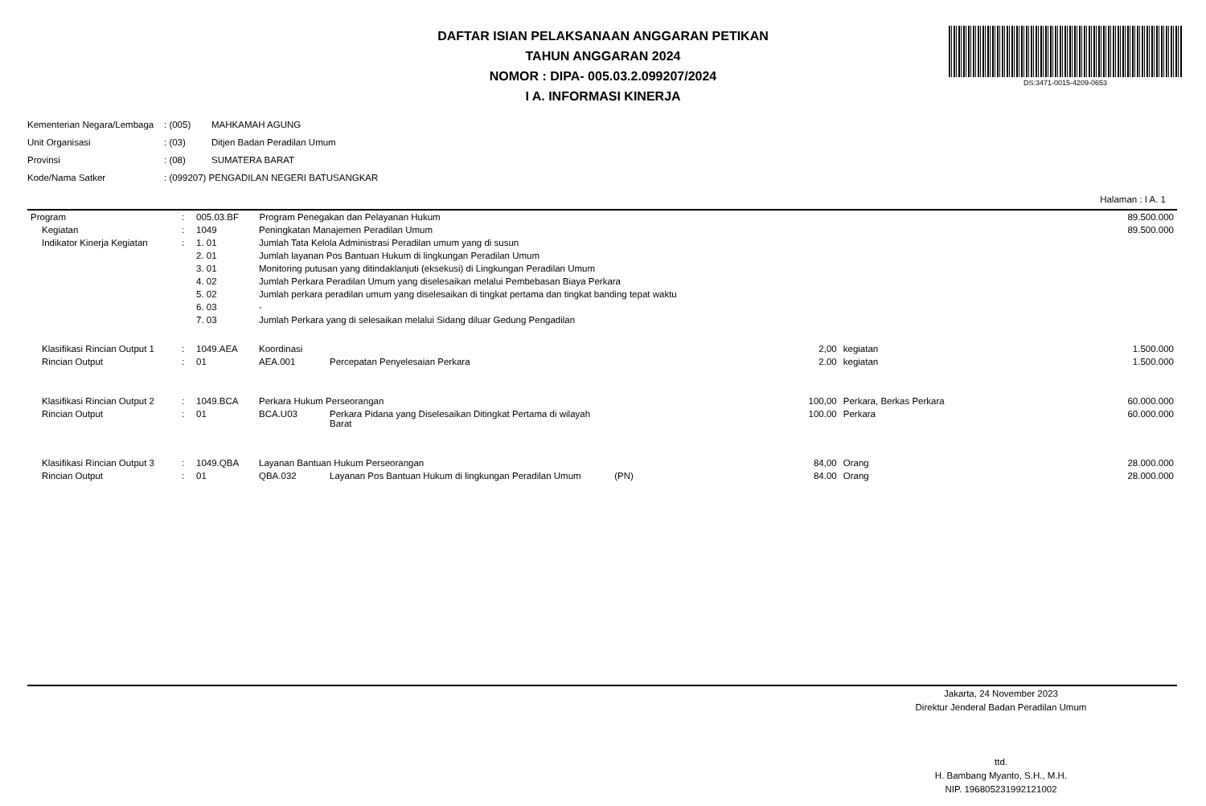DAFTAR ISIAN PELAKSANAAN ANGGARAN PETIKAN
TAHUN ANGGARAN 2024
NOMOR : DIPA- 005.03.2.099207/2024
I A. INFORMASI KINERJA
DS:3471-0015-4209-0653
| Kementerian Negara/Lembaga | : (005) | MAHKAMAH AGUNG |
| Unit Organisasi | : (03) | Ditjen Badan Peradilan Umum |
| Provinsi | : (08) | SUMATERA BARAT |
| Kode/Nama Satker | : (099207) PENGADILAN NEGERI BATUSANGKAR | |
Halaman : I A. 1
| Program | : | 005.03.BF Program Penegakan dan Pelayanan Hukum | | | | | 89.500.000 |
| Kegiatan | : | 1049 | Peningkatan Manajemen Peradilan Umum | | | | 89.500.000 |
| Indikator Kinerja Kegiatan | : | 1. 01 | Jumlah Tata Kelola Administrasi Peradilan umum yang di susun | | | | |
| | | 2. 01 | Jumlah layanan Pos Bantuan Hukum di lingkungan Peradilan Umum | | | | |
| | | 3. 01 | Monitoring putusan yang ditindaklanjuti (eksekusi) di Lingkungan Peradilan Umum | | | | |
| | | 4. 02 | Jumlah Perkara Peradilan Umum yang diselesaikan melalui Pembebasan Biaya Perkara | | | | |
| | | 5. 02 | Jumlah perkara peradilan umum yang diselesaikan di tingkat pertama dan tingkat banding tepat waktu | | | | |
| | | 6. 03 | - | | | | |
| | | 7. 03 | Jumlah Perkara yang di selesaikan melalui Sidang diluar Gedung Pengadilan | | | | |
| Klasifikasi Rincian Output 1 | : | 1049.AEA | Koordinasi | | 2,00 | kegiatan | 1.500.000 |
| Rincian Output | : | 01 | AEA.001 | Percepatan Penyelesaian Perkara | 2.00 | kegiatan | 1.500.000 |
| Klasifikasi Rincian Output 2 | : | 1049.BCA | Perkara Hukum Perseorangan | | 100,00 | Perkara, Berkas Perkara | 60.000.000 |
| Rincian Output | : | 01 | BCA.U03 | Perkara Pidana yang Diselesaikan Ditingkat Pertama di wilayah Barat | 100.00 | Perkara | 60.000.000 |
| Klasifikasi Rincian Output 3 | : | 1049.QBA | Layanan Bantuan Hukum Perseorangan | | 84,00 | Orang | 28.000.000 |
| Rincian Output | : | 01 | QBA.032 | Layanan Pos Bantuan Hukum di lingkungan Peradilan Umum (PN) | 84.00 | Orang | 28.000.000 |
Jakarta, 24 November 2023
Direktur Jenderal Badan Peradilan Umum
ttd.
H. Bambang Myanto, S.H., M.H.
NIP. 196805231992121002